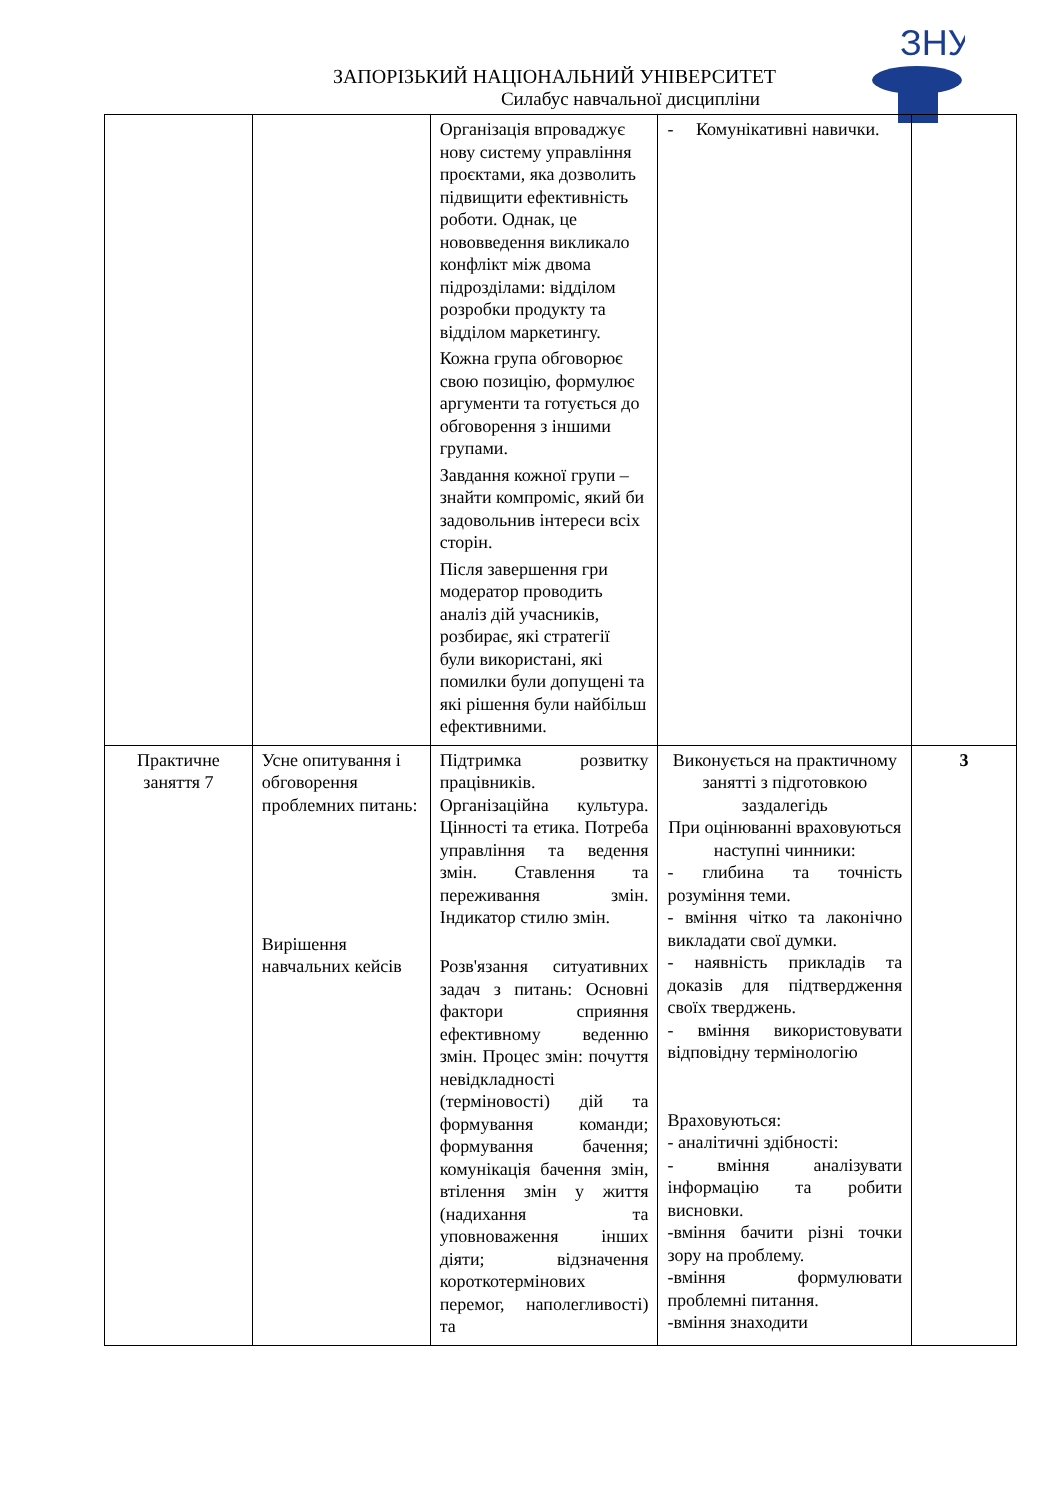ЗНУ
ЗАПОРІЗЬКИЙ НАЦІОНАЛЬНИЙ УНІВЕРСИТЕТ
Силабус навчальної дисципліни
| | | Організація впроваджує нову систему управління проєктами, яка дозволить підвищити ефективність роботи. Однак, це нововведення викликало конфлікт між двома підрозділами: відділом розробки продукту та відділом маркетингу. Кожна група обговорює свою позицію, формулює аргументи та готується до обговорення з іншими групами. Завдання кожної групи – знайти компроміс, який би задовольнив інтереси всіх сторін. Після завершення гри модератор проводить аналіз дій учасників, розбирає, які стратегії були використані, які помилки були допущені та які рішення були найбільш ефективними. | - Комунікативні навички. | |
| Практичне заняття 7 | Усне опитування і обговорення проблемних питань: Вирішення навчальних кейсів | Підтримка розвитку працівників. Організаційна культура. Цінності та етика. Потреба управління та ведення змін. Ставлення та переживання змін. Індикатор стилю змін. Розв'язання ситуативних задач з питань: Основні фактори сприяння ефективному веденню змін. Процес змін: почуття невідкладності (терміновості) дій та формування команди; формування бачення; комунікація бачення змін, втілення змін у життя (надихання та уповноваження інших діяти; відзначення короткотермінових перемог, наполегливості) та | Виконується на практичному занятті з підготовкою заздалегідь При оцінюванні враховуються наступні чинники: - глибина та точність розуміння теми. - вміння чітко та лаконічно викладати свої думки. - наявність прикладів та доказів для підтвердження своїх тверджень. - вміння використовувати відповідну термінологію Враховуються: - аналітичні здібності: - вміння аналізувати інформацію та робити висновки. -вміння бачити різні точки зору на проблему. -вміння формулювати проблемні питання. -вміння знаходити | 3 |